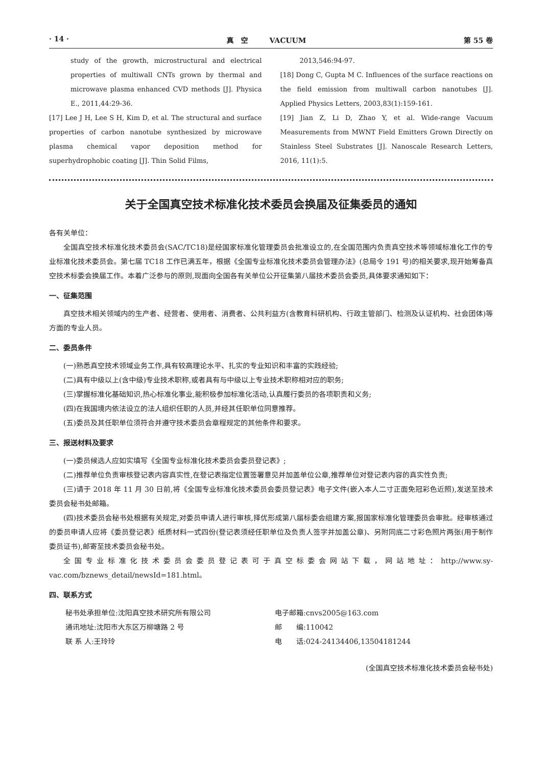· 14 · 真　空　　　VACUUM 第 55 卷
study of the growth, microstructural and electrical properties of multiwall CNTs grown by thermal and microwave plasma enhanced CVD methods [J]. Physica E., 2011,44:29-36.
[17] Lee J H, Lee S H, Kim D, et al. The structural and surface properties of carbon nanotube synthesized by microwave plasma chemical vapor deposition method for superhydrophobic coating [J]. Thin Solid Films,
2013,546:94-97.
[18] Dong C, Gupta M C. Influences of the surface reactions on the field emission from multiwall carbon nanotubes [J]. Applied Physics Letters, 2003,83(1):159-161.
[19] Jian Z, Li D, Zhao Y, et al. Wide-range Vacuum Measurements from MWNT Field Emitters Grown Directly on Stainless Steel Substrates [J]. Nanoscale Research Letters, 2016, 11(1):5.
关于全国真空技术标准化技术委员会换届及征集委员的通知
各有关单位：
全国真空技术标准化技术委员会(SAC/TC18)是经国家标准化管理委员会批准设立的,在全国范围内负责真空技术等领域标准化工作的专业标准化技术委员会。第七届 TC18 工作已满五年，根据《全国专业标准化技术委员会管理办法》(总局令 191 号)的相关要求,现开始筹备真空技术标委会换届工作。本着广泛参与的原则,现面向全国各有关单位公开征集第八届技术委员会委员,具体要求通知如下：
一、征集范围
真空技术相关领域内的生产者、经营者、使用者、消费者、公共利益方(含教育科研机构、行政主管部门、检测及认证机构、社会团体)等方面的专业人员。
二、委员条件
(一)熟悉真空技术领域业务工作,具有较高理论水平、扎实的专业知识和丰富的实践经验;
(二)具有中级以上(含中级)专业技术职称,或者具有与中级以上专业技术职称相对应的职务;
(三)掌握标准化基础知识,热心标准化事业,能积极参加标准化活动,认真履行委员的各项职责和义务;
(四)在我国境内依法设立的法人组织任职的人员,并经其任职单位同意推荐。
(五)委员及其任职单位须符合并遵守技术委员会章程规定的其他条件和要求。
三、报送材料及要求
(一)委员候选人应如实填写《全国专业标准化技术委员会委员登记表》;
(二)推荐单位负责审核登记表内容真实性,在登记表指定位置签署意见并加盖单位公章,推荐单位对登记表内容的真实性负责;
(三)请于 2018 年 11 月 30 日前,将《全国专业标准化技术委员会委员登记表》电子文件(嵌入本人二寸正面免冠彩色近照),发送至技术委员会秘书处邮箱。
(四)技术委员会秘书处根据有关规定,对委员申请人进行审核,择优形成第八届标委会组建方案,报国家标准化管理委员会审批。经审核通过的委员申请人应将《委员登记表》纸质材料一式四份(登记表须经任职单位及负责人签字并加盖公章)、另附同底二寸彩色照片两张(用于制作委员证书),邮寄至技术委员会秘书处。
全国专业标准化技术委员会委员登记表可于真空标委会网站下载，网站地址：http://www.sy-vac.com/bznews_detail/newsId=181.html。
四、联系方式
秘书处承担单位:沈阳真空技术研究所有限公司 电子邮箱:cnvs2005@163.com 通讯地址:沈阳市大东区万柳塘路 2 号 邮　　编:110042 联 系 人:王玲玲 电　　话:024-24134406,13504181244
(全国真空技术标准化技术委员会秘书处)